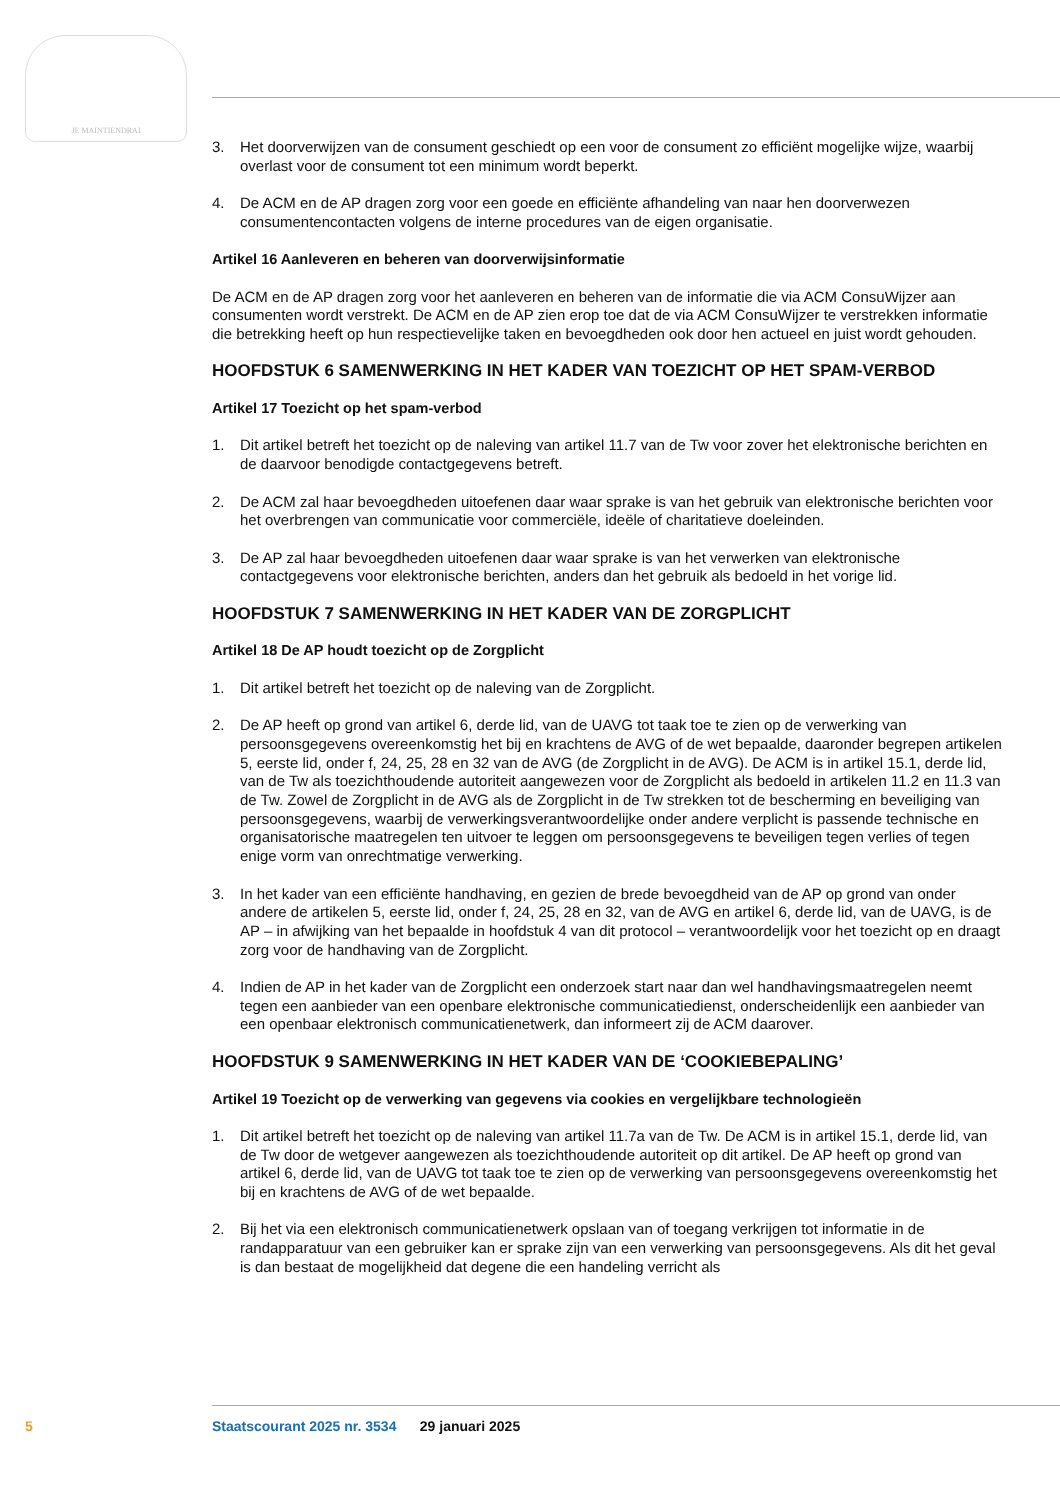JE MAINTIENDRAI
3. Het doorverwijzen van de consument geschiedt op een voor de consument zo efficiënt mogelijke wijze, waarbij overlast voor de consument tot een minimum wordt beperkt.
4. De ACM en de AP dragen zorg voor een goede en efficiënte afhandeling van naar hen doorverwezen consumentencontacten volgens de interne procedures van de eigen organisatie.
Artikel 16 Aanleveren en beheren van doorverwijsinformatie
De ACM en de AP dragen zorg voor het aanleveren en beheren van de informatie die via ACM ConsuWijzer aan consumenten wordt verstrekt. De ACM en de AP zien erop toe dat de via ACM ConsuWijzer te verstrekken informatie die betrekking heeft op hun respectievelijke taken en bevoegdheden ook door hen actueel en juist wordt gehouden.
HOOFDSTUK 6 SAMENWERKING IN HET KADER VAN TOEZICHT OP HET SPAM-VERBOD
Artikel 17 Toezicht op het spam-verbod
1. Dit artikel betreft het toezicht op de naleving van artikel 11.7 van de Tw voor zover het elektronische berichten en de daarvoor benodigde contactgegevens betreft.
2. De ACM zal haar bevoegdheden uitoefenen daar waar sprake is van het gebruik van elektronische berichten voor het overbrengen van communicatie voor commerciële, ideële of charitatieve doeleinden.
3. De AP zal haar bevoegdheden uitoefenen daar waar sprake is van het verwerken van elektronische contactgegevens voor elektronische berichten, anders dan het gebruik als bedoeld in het vorige lid.
HOOFDSTUK 7 SAMENWERKING IN HET KADER VAN DE ZORGPLICHT
Artikel 18 De AP houdt toezicht op de Zorgplicht
1. Dit artikel betreft het toezicht op de naleving van de Zorgplicht.
2. De AP heeft op grond van artikel 6, derde lid, van de UAVG tot taak toe te zien op de verwerking van persoonsgegevens overeenkomstig het bij en krachtens de AVG of de wet bepaalde, daaronder begrepen artikelen 5, eerste lid, onder f, 24, 25, 28 en 32 van de AVG (de Zorgplicht in de AVG). De ACM is in artikel 15.1, derde lid, van de Tw als toezichthoudende autoriteit aangewezen voor de Zorgplicht als bedoeld in artikelen 11.2 en 11.3 van de Tw. Zowel de Zorgplicht in de AVG als de Zorgplicht in de Tw strekken tot de bescherming en beveiliging van persoonsgegevens, waarbij de verwerkingsverantwoordelijke onder andere verplicht is passende technische en organisatorische maatregelen ten uitvoer te leggen om persoonsgegevens te beveiligen tegen verlies of tegen enige vorm van onrechtmatige verwerking.
3. In het kader van een efficiënte handhaving, en gezien de brede bevoegdheid van de AP op grond van onder andere de artikelen 5, eerste lid, onder f, 24, 25, 28 en 32, van de AVG en artikel 6, derde lid, van de UAVG, is de AP – in afwijking van het bepaalde in hoofdstuk 4 van dit protocol – verantwoordelijk voor het toezicht op en draagt zorg voor de handhaving van de Zorgplicht.
4. Indien de AP in het kader van de Zorgplicht een onderzoek start naar dan wel handhavingsmaatregelen neemt tegen een aanbieder van een openbare elektronische communicatiedienst, onderscheidenlijk een aanbieder van een openbaar elektronisch communicatienetwerk, dan informeert zij de ACM daarover.
HOOFDSTUK 9 SAMENWERKING IN HET KADER VAN DE ‘COOKIEBEPALING’
Artikel 19 Toezicht op de verwerking van gegevens via cookies en vergelijkbare technologieën
1. Dit artikel betreft het toezicht op de naleving van artikel 11.7a van de Tw. De ACM is in artikel 15.1, derde lid, van de Tw door de wetgever aangewezen als toezichthoudende autoriteit op dit artikel. De AP heeft op grond van artikel 6, derde lid, van de UAVG tot taak toe te zien op de verwerking van persoonsgegevens overeenkomstig het bij en krachtens de AVG of de wet bepaalde.
2. Bij het via een elektronisch communicatienetwerk opslaan van of toegang verkrijgen tot informatie in de randapparatuur van een gebruiker kan er sprake zijn van een verwerking van persoonsgegevens. Als dit het geval is dan bestaat de mogelijkheid dat degene die een handeling verricht als
5
Staatscourant 2025 nr. 3534 29 januari 2025